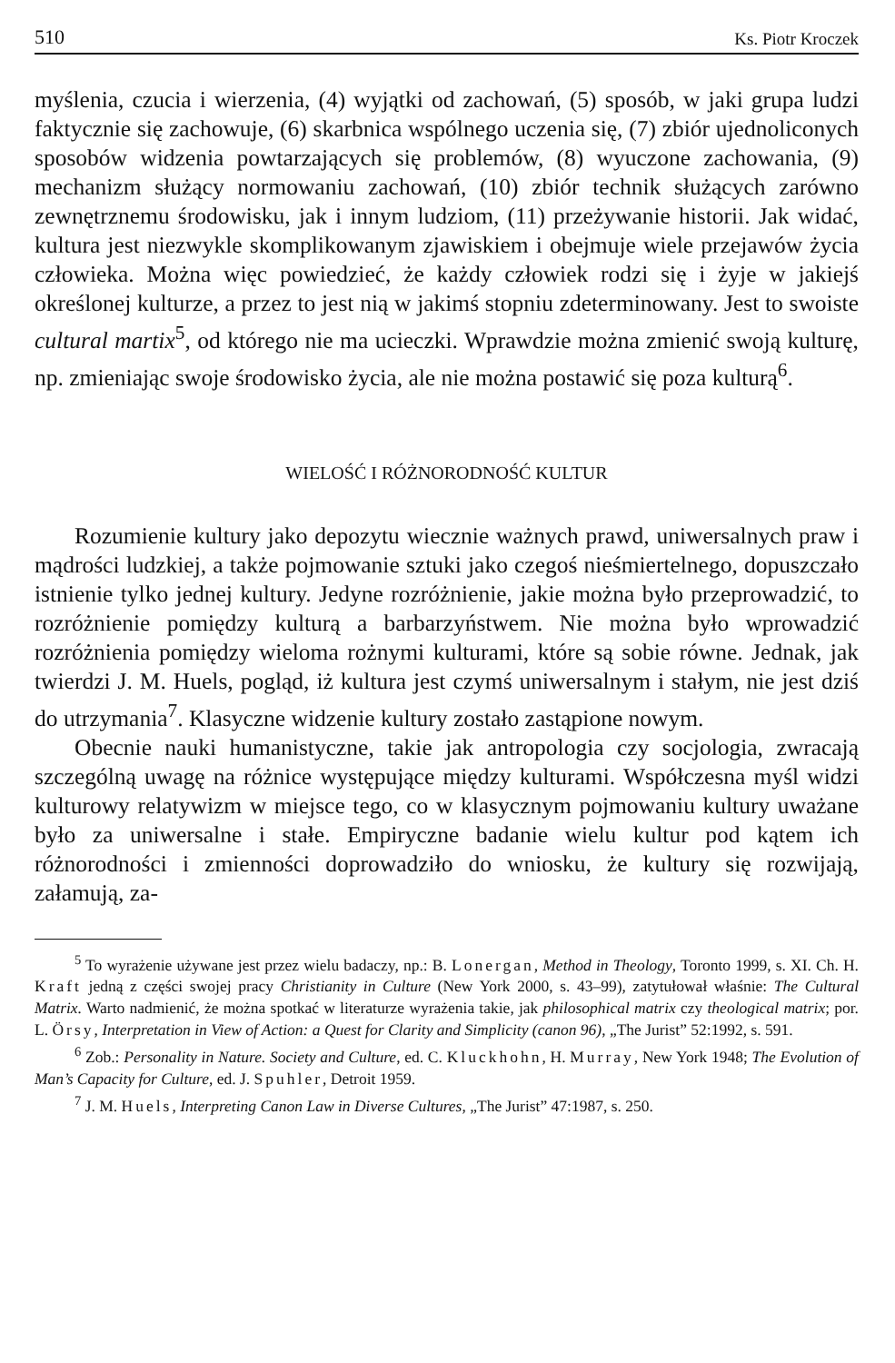510 Ks. Piotr Kroczek
myślenia, czucia i wierzenia, (4) wyjątki od zachowań, (5) sposób, w jaki grupa ludzi faktycznie się zachowuje, (6) skarbnica wspólnego uczenia się, (7) zbiór ujednoliconych sposobów widzenia powtarzających się problemów, (8) wyuczone zachowania, (9) mechanizm służący normowaniu zachowań, (10) zbiór technik służących zarówno zewnętrznemu środowisku, jak i innym ludziom, (11) przeżywanie historii. Jak widać, kultura jest niezwykle skomplikowanym zjawiskiem i obejmuje wiele przejawów życia człowieka. Można więc powiedzieć, że każdy człowiek rodzi się i żyje w jakiejś określonej kulturze, a przez to jest nią w jakimś stopniu zdeterminowany. Jest to swoiste cultural martix<sup>5</sup>, od którego nie ma ucieczki. Wprawdzie można zmienić swoją kulturę, np. zmieniając swoje środowisko życia, ale nie można postawić się poza kulturą<sup>6</sup>.
WIELOŚĆ I RÓŻNORODNOŚĆ KULTUR
Rozumienie kultury jako depozytu wiecznie ważnych prawd, uniwersalnych praw i mądrości ludzkiej, a także pojmowanie sztuki jako czegoś nieśmiertelnego, dopuszczało istnienie tylko jednej kultury. Jedyne rozróżnienie, jakie można było przeprowadzić, to rozróżnienie pomiędzy kulturą a barbarzyństwem. Nie można było wprowadzić rozróżnienia pomiędzy wieloma rożnymi kulturami, które są sobie równe. Jednak, jak twierdzi J. M. Huels, pogląd, iż kultura jest czymś uniwersalnym i stałym, nie jest dziś do utrzymania<sup>7</sup>. Klasyczne widzenie kultury zostało zastąpione nowym.
Obecnie nauki humanistyczne, takie jak antropologia czy socjologia, zwracają szczególną uwagę na różnice występujące między kulturami. Współczesna myśl widzi kulturowy relatywizm w miejsce tego, co w klasycznym pojmowaniu kultury uważane było za uniwersalne i stałe. Empiryczne badanie wielu kultur pod kątem ich różnorodności i zmienności doprowadziło do wniosku, że kultury się rozwijają, załamują, za-
<sup>5</sup> To wyrażenie używane jest przez wielu badaczy, np.: B. Lonergan, Method in Theology, Toronto 1999, s. XI. Ch. H. Kraft jedną z części swojej pracy Christianity in Culture (New York 2000, s. 43–99), zatytułował właśnie: The Cultural Matrix. Warto nadmienić, że można spotkać w literaturze wyrażenia takie, jak philosophical matrix czy theological matrix; por. L. Örsy, Interpretation in View of Action: a Quest for Clarity and Simplicity (canon 96), „The Jurist” 52:1992, s. 591.
<sup>6</sup> Zob.: Personality in Nature. Society and Culture, ed. C. Kluckhohn, H. Murray, New York 1948; The Evolution of Man’s Capacity for Culture, ed. J. Spuhler, Detroit 1959.
<sup>7</sup> J. M. Huels, Interpreting Canon Law in Diverse Cultures, „The Jurist” 47:1987, s. 250.